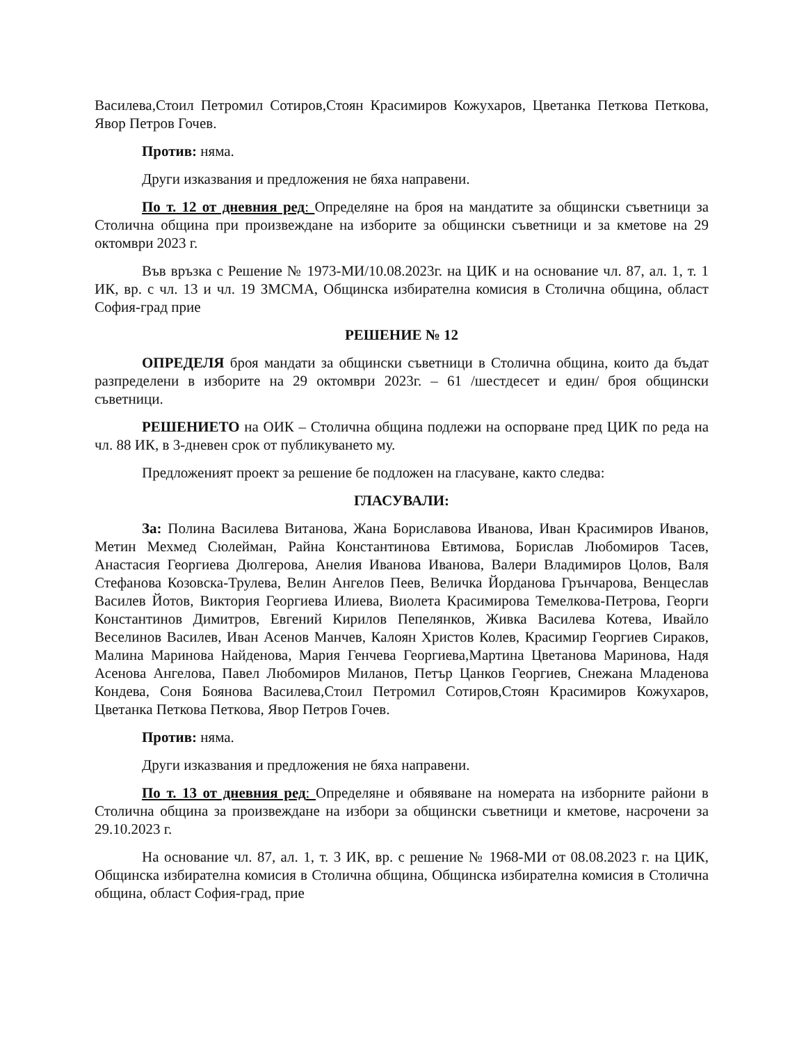Василева,Стоил Петромил Сотиров,Стоян Красимиров Кожухаров, Цветанка Петкова Петкова, Явор Петров Гочев.
Против: няма.
Други изказвания и предложения не бяха направени.
По т. 12 от дневния ред: Определяне на броя на мандатите за общински съветници за Столична община при произвеждане на изборите за общински съветници и за кметове на 29 октомври 2023 г.
Във връзка с Решение № 1973-МИ/10.08.2023г. на ЦИК и на основание чл. 87, ал. 1, т. 1 ИК, вр. с чл. 13 и чл. 19 ЗМСМА, Общинска избирателна комисия в Столична община, област София-град прие
РЕШЕНИЕ № 12
ОПРЕДЕЛЯ броя мандати за общински съветници в Столична община, които да бъдат разпределени в изборите на 29 октомври 2023г. – 61 /шестдесет и един/ броя общински съветници.
РЕШЕНИЕТО на ОИК – Столична община подлежи на оспорване пред ЦИК по реда на чл. 88 ИК, в 3-дневен срок от публикуването му.
Предложеният проект за решение бе подложен на гласуване, както следва:
ГЛАСУВАЛИ:
За: Полина Василева Витанова, Жана Бориславова Иванова, Иван Красимиров Иванов, Метин Мехмед Сюлейман, Райна Константинова Евтимова, Борислав Любомиров Тасев, Анастасия Георгиева Дюлгерова, Анелия Иванова Иванова, Валери Владимиров Цолов, Валя Стефанова Козовска-Трулева, Велин Ангелов Пеев, Величка Йорданова Грънчарова, Венцеслав Василев Йотов, Виктория Георгиева Илиева, Виолета Красимирова Темелкова-Петрова, Георги Константинов Димитров, Евгений Кирилов Пепелянков, Живка Василева Котева, Ивайло Веселинов Василев, Иван Асенов Манчев, Калоян Христов Колев, Красимир Георгиев Сираков, Малина Маринова Найденова, Мария Генчева Георгиева,Мартина Цветанова Маринова, Надя Асенова Ангелова, Павел Любомиров Миланов, Петър Цанков Георгиев, Снежана Младенова Кондева, Соня Боянова Василева,Стоил Петромил Сотиров,Стоян Красимиров Кожухаров, Цветанка Петкова Петкова, Явор Петров Гочев.
Против: няма.
Други изказвания и предложения не бяха направени.
По т. 13 от дневния ред: Определяне и обявяване на номерата на изборните райони в Столична община за произвеждане на избори за общински съветници и кметове, насрочени за 29.10.2023 г.
На основание чл. 87, ал. 1, т. 3 ИК, вр. с решение № 1968-МИ от 08.08.2023 г. на ЦИК, Общинска избирателна комисия в Столична община, Общинска избирателна комисия в Столична община, област София-град, прие